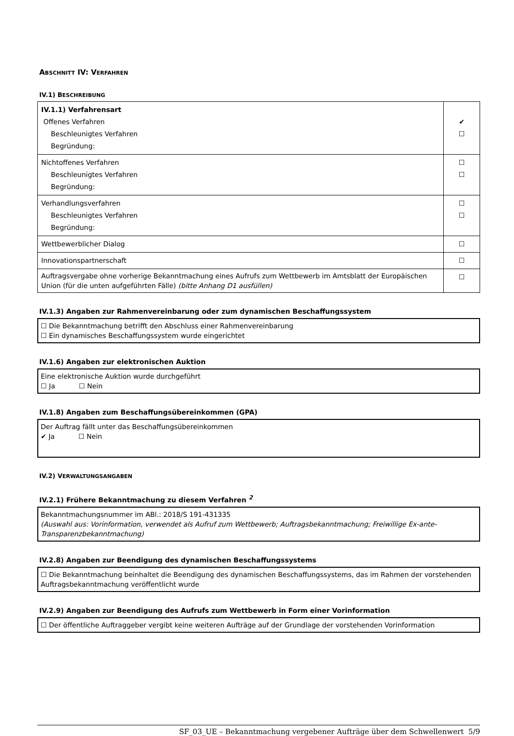ABSCHNITT IV: VERFAHREN
IV.1) BESCHREIBUNG
| IV.1.1) Verfahrensart Offenes Verfahren Beschleunigtes Verfahren Begründung: | ✔ ☐ |
| Nichtoffenes Verfahren Beschleunigtes Verfahren Begründung: | ☐ ☐ |
| Verhandlungsverfahren Beschleunigtes Verfahren Begründung: | ☐ ☐ |
| Wettbewerblicher Dialog | ☐ |
| Innovationspartnerschaft | ☐ |
| Auftragsvergabe ohne vorherige Bekanntmachung eines Aufrufs zum Wettbewerb im Amtsblatt der Europäischen Union (für die unten aufgeführten Fälle) (bitte Anhang D1 ausfüllen) | ☐ |
IV.1.3) Angaben zur Rahmenvereinbarung oder zum dynamischen Beschaffungssystem
☐ Die Bekanntmachung betrifft den Abschluss einer Rahmenvereinbarung
☐ Ein dynamisches Beschaffungssystem wurde eingerichtet
IV.1.6) Angaben zur elektronischen Auktion
Eine elektronische Auktion wurde durchgeführt
☐ Ja ☐ Nein
IV.1.8) Angaben zum Beschaffungsübereinkommen (GPA)
Der Auftrag fällt unter das Beschaffungsübereinkommen
✔ Ja ☐ Nein
IV.2) VERWALTUNGSANGABEN
IV.2.1) Frühere Bekanntmachung zu diesem Verfahren <sup>2</sup>
Bekanntmachungsnummer im ABl.: 2018/S 191-431335
(Auswahl aus: Vorinformation, verwendet als Aufruf zum Wettbewerb; Auftragsbekanntmachung; Freiwillige Ex-ante-Transparenzbekanntmachung)
IV.2.8) Angaben zur Beendigung des dynamischen Beschaffungssystems
☐ Die Bekanntmachung beinhaltet die Beendigung des dynamischen Beschaffungssystems, das im Rahmen der vorstehenden Auftragsbekanntmachung veröffentlicht wurde
IV.2.9) Angaben zur Beendigung des Aufrufs zum Wettbewerb in Form einer Vorinformation
☐ Der öffentliche Auftraggeber vergibt keine weiteren Aufträge auf der Grundlage der vorstehenden Vorinformation
SF_03_UE – Bekanntmachung vergebener Aufträge über dem Schwellenwert 5/9